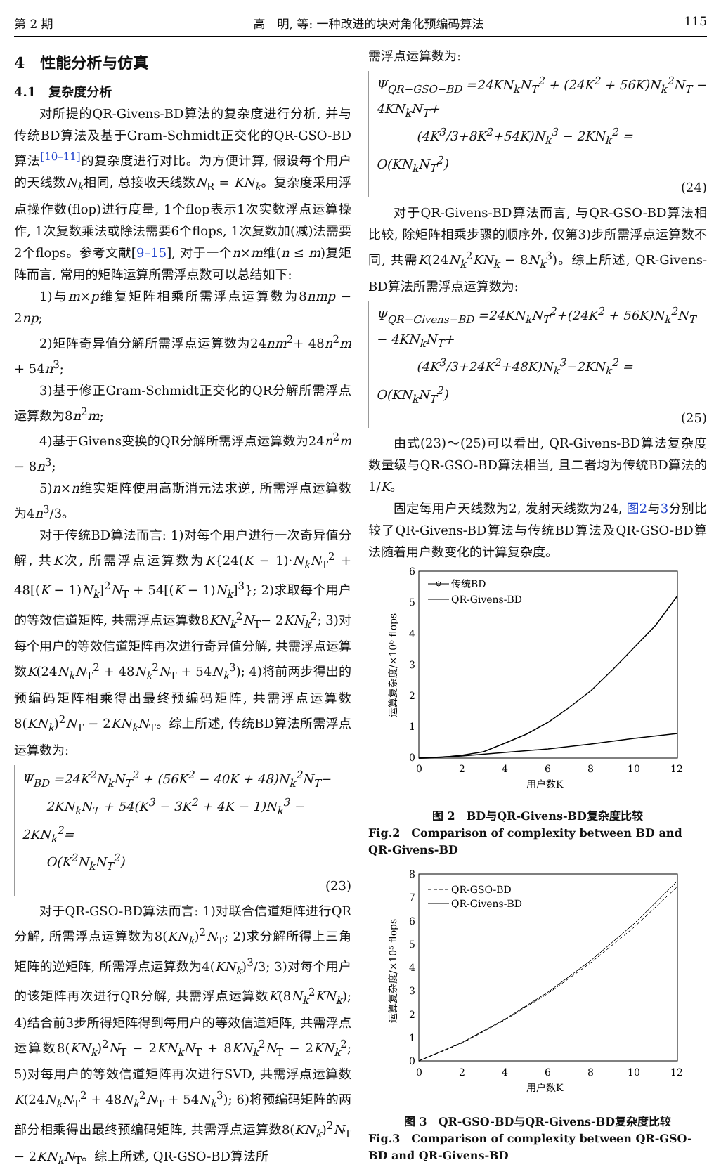第 2 期 高　明, 等: 一种改进的块对角化预编码算法 115
4　性能分析与仿真
4.1　复杂度分析
对所提的QR-Givens-BD算法的复杂度进行分析, 并与传统BD算法及基于Gram-Schmidt正交化的QR-GSO-BD算法<sup>[10–11]</sup>的复杂度进行对比。为方便计算, 假设每个用户的天线数N<sub>k</sub>相同, 总接收天线数N<sub>R</sub> = KN<sub>k</sub>。复杂度采用浮点操作数(flop)进行度量, 1个flop表示1次实数浮点运算操作, 1次复数乘法或除法需要6个flops, 1次复数加(减)法需要2个flops。参考文献[9–15], 对于一个n×m维(n ≤ m)复矩阵而言, 常用的矩阵运算所需浮点数可以总结如下:
1)与m×p维复矩阵相乘所需浮点运算数为8nmp − 2np;
2)矩阵奇异值分解所需浮点运算数为24nm<sup>2</sup>+ 48n<sup>2</sup>m + 54n<sup>3</sup>;
3)基于修正Gram-Schmidt正交化的QR分解所需浮点运算数为8n<sup>2</sup>m;
4)基于Givens变换的QR分解所需浮点运算数为24n<sup>2</sup>m − 8n<sup>3</sup>;
5)n×n维实矩阵使用高斯消元法求逆, 所需浮点运算数为4n<sup>3</sup>/3。
对于传统BD算法而言: 1)对每个用户进行一次奇异值分解, 共K次, 所需浮点运算数为K{24(K − 1)·N<sub>k</sub>N<sub>T</sub><sup>2</sup> + 48[(K − 1)N<sub>k</sub>]<sup>2</sup>N<sub>T</sub> + 54[(K − 1)N<sub>k</sub>]<sup>3</sup>}; 2)求取每个用户的等效信道矩阵, 共需浮点运算数8KN<sub>k</sub><sup>2</sup>N<sub>T</sub>− 2KN<sub>k</sub><sup>2</sup>; 3)对每个用户的等效信道矩阵再次进行奇异值分解, 共需浮点运算数K(24N<sub>k</sub>N<sub>T</sub><sup>2</sup> + 48N<sub>k</sub><sup>2</sup>N<sub>T</sub> + 54N<sub>k</sub><sup>3</sup>); 4)将前两步得出的预编码矩阵相乘得出最终预编码矩阵, 共需浮点运算数8(KN<sub>k</sub>)<sup>2</sup>N<sub>T</sub> − 2KN<sub>k</sub>N<sub>T</sub>。综上所述, 传统BD算法所需浮点运算数为:
Ψ<sub>BD</sub> =24K<sup>2</sup>N<sub>k</sub>N<sub>T</sub><sup>2</sup> + (56K<sup>2</sup> − 40K + 48)N<sub>k</sub><sup>2</sup>N<sub>T</sub>−
2KN<sub>k</sub>N<sub>T</sub> + 54(K<sup>3</sup> − 3K<sup>2</sup> + 4K − 1)N<sub>k</sub><sup>3</sup> − 2KN<sub>k</sub><sup>2</sup>=
O(K<sup>2</sup>N<sub>k</sub>N<sub>T</sub><sup>2</sup>)
(23)
对于QR-GSO-BD算法而言: 1)对联合信道矩阵进行QR分解, 所需浮点运算数为8(KN<sub>k</sub>)<sup>2</sup>N<sub>T</sub>; 2)求分解所得上三角矩阵的逆矩阵, 所需浮点运算数为4(KN<sub>k</sub>)<sup>3</sup>/3; 3)对每个用户的该矩阵再次进行QR分解, 共需浮点运算数K(8N<sub>k</sub><sup>2</sup>KN<sub>k</sub>); 4)结合前3步所得矩阵得到每用户的等效信道矩阵, 共需浮点运算数8(KN<sub>k</sub>)<sup>2</sup>N<sub>T</sub> − 2KN<sub>k</sub>N<sub>T</sub> + 8KN<sub>k</sub><sup>2</sup>N<sub>T</sub> − 2KN<sub>k</sub><sup>2</sup>; 5)对每用户的等效信道矩阵再次进行SVD, 共需浮点运算数K(24N<sub>k</sub>N<sub>T</sub><sup>2</sup> + 48N<sub>k</sub><sup>2</sup>N<sub>T</sub> + 54N<sub>k</sub><sup>3</sup>); 6)将预编码矩阵的两部分相乘得出最终预编码矩阵, 共需浮点运算数8(KN<sub>k</sub>)<sup>2</sup>N<sub>T</sub> − 2KN<sub>k</sub>N<sub>T</sub>。综上所述, QR-GSO-BD算法所
需浮点运算数为:
Ψ<sub>QR−GSO−BD</sub> =24KN<sub>k</sub>N<sub>T</sub><sup>2</sup> + (24K<sup>2</sup> + 56K)N<sub>k</sub><sup>2</sup>N<sub>T</sub> − 4KN<sub>k</sub>N<sub>T</sub>+
(4K<sup>3</sup>/3+8K<sup>2</sup>+54K)N<sub>k</sub><sup>3</sup> − 2KN<sub>k</sub><sup>2</sup> = O(KN<sub>k</sub>N<sub>T</sub><sup>2</sup>)
(24)
对于QR-Givens-BD算法而言, 与QR-GSO-BD算法相比较, 除矩阵相乘步骤的顺序外, 仅第3)步所需浮点运算数不同, 共需K(24N<sub>k</sub><sup>2</sup>KN<sub>k</sub> − 8N<sub>k</sub><sup>3</sup>)。综上所述, QR-Givens-BD算法所需浮点运算数为:
Ψ<sub>QR−Givens−BD</sub> =24KN<sub>k</sub>N<sub>T</sub><sup>2</sup>+(24K<sup>2</sup> + 56K)N<sub>k</sub><sup>2</sup>N<sub>T</sub> − 4KN<sub>k</sub>N<sub>T</sub>+
(4K<sup>3</sup>/3+24K<sup>2</sup>+48K)N<sub>k</sub><sup>3</sup>−2KN<sub>k</sub><sup>2</sup> = O(KN<sub>k</sub>N<sub>T</sub><sup>2</sup>)
(25)
由式(23)～(25)可以看出, QR-Givens-BD算法复杂度数量级与QR-GSO-BD算法相当, 且二者均为传统BD算法的1/K。
固定每用户天线数为2, 发射天线数为24, 图2与3分别比较了QR-Givens-BD算法与传统BD算法及QR-GSO-BD算法随着用户数变化的计算复杂度。
6
5
4
3
2
1
0
0
2
4
6
8
10
12
用户数K
运算复杂度/×10⁶ flops
传统BD
QR-Givens-BD
图 2　BD与QR-Givens-BD复杂度比较
Fig.2　Comparison of complexity between BD and QR-Givens-BD
8
7
6
5
4
3
2
1
0
0
2
4
6
8
10
12
用户数K
运算复杂度/×10⁵ flops
QR-GSO-BD
QR-Givens-BD
图 3　QR-GSO-BD与QR-Givens-BD复杂度比较
Fig.3　Comparison of complexity between QR-GSO-BD and QR-Givens-BD